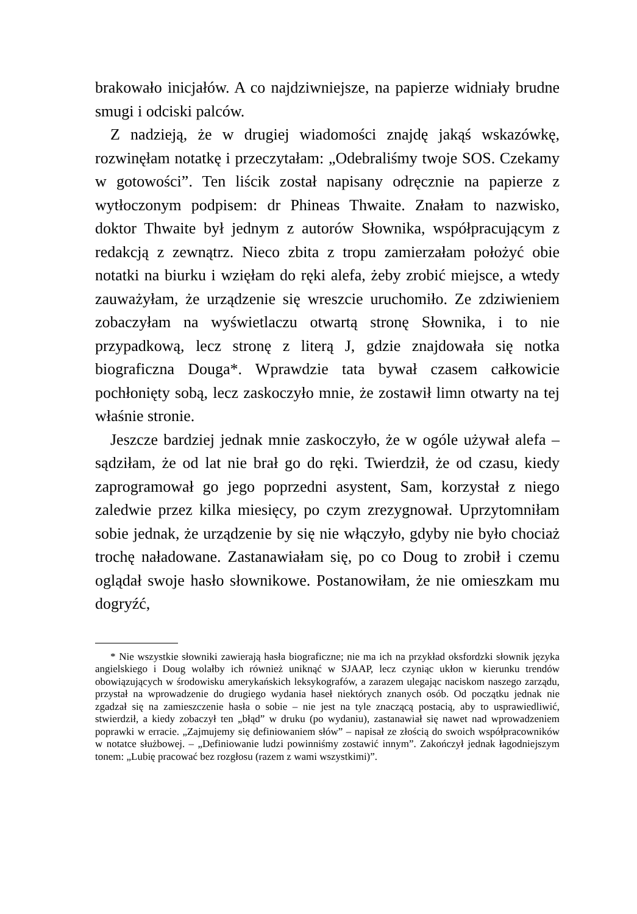brakowało inicjałów. A co najdziwniejsze, na papierze widniały brudne smugi i odciski palców.
Z nadzieją, że w drugiej wiadomości znajdę jakąś wskazówkę, rozwinęłam notatkę i przeczytałam: „Odebraliśmy twoje SOS. Czekamy w gotowości”. Ten liścik został napisany odręcznie na papierze z wytłoczonym podpisem: dr Phineas Thwaite. Znałam to nazwisko, doktor Thwaite był jednym z autorów Słownika, współpracującym z redakcją z zewnątrz. Nieco zbita z tropu zamierzałam położyć obie notatki na biurku i wzięłam do ręki alefa, żeby zrobić miejsce, a wtedy zauważyłam, że urządzenie się wreszcie uruchomiło. Ze zdziwieniem zobaczyłam na wyświetlaczu otwartą stronę Słownika, i to nie przypadkową, lecz stronę z literą J, gdzie znajdowała się notka biograficzna Douga*. Wprawdzie tata bywał czasem całkowicie pochłonięty sobą, lecz zaskoczyło mnie, że zostawił limn otwarty na tej właśnie stronie.
Jeszcze bardziej jednak mnie zaskoczyło, że w ogóle używał alefa – sądziłam, że od lat nie brał go do ręki. Twierdził, że od czasu, kiedy zaprogramował go jego poprzedni asystent, Sam, korzystał z niego zaledwie przez kilka miesięcy, po czym zrezygnował. Uprzytomniłam sobie jednak, że urządzenie by się nie włączyło, gdyby nie było chociaż trochę naładowane. Zastanawiałam się, po co Doug to zrobił i czemu oglądał swoje hasło słownikowe. Postanowiłam, że nie omieszkam mu dogryźć,
* Nie wszystkie słowniki zawierają hasła biograficzne; nie ma ich na przykład oksfordzki słownik języka angielskiego i Doug wolałby ich również uniknąć w SJAAP, lecz czyniąc ukłon w kierunku trendów obowiązujących w środowisku amerykańskich leksykografów, a zarazem ulegając naciskom naszego zarządu, przystał na wprowadzenie do drugiego wydania haseł niektórych znanych osób. Od początku jednak nie zgadzał się na zamieszczenie hasła o sobie – nie jest na tyle znaczącą postacią, aby to usprawiedliwić, stwierdził, a kiedy zobaczył ten „błąd” w druku (po wydaniu), zastanawiał się nawet nad wprowadzeniem poprawki w erracie. „Zajmujemy się definiowaniem słów” – napisał ze złością do swoich współpracowników w notatce służbowej. – „Definiowanie ludzi powinniśmy zostawić innym”. Zakończył jednak łagodniejszym tonem: „Lubię pracować bez rozgłosu (razem z wami wszystkimi)”.